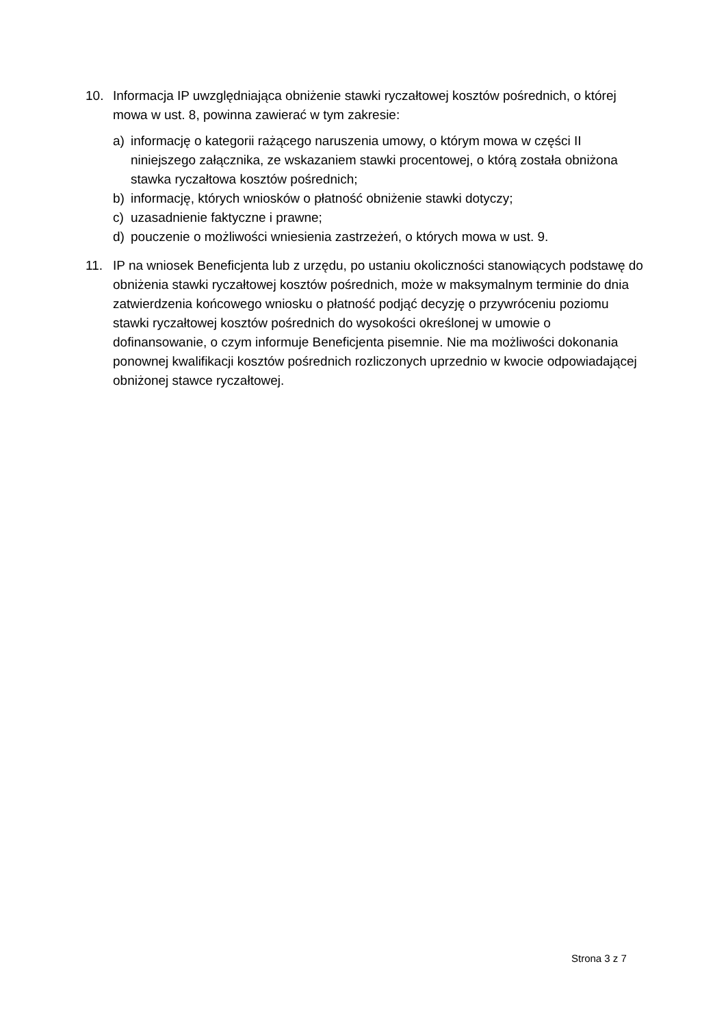10. Informacja IP uwzględniająca obniżenie stawki ryczałtowej kosztów pośrednich, o której mowa w ust. 8, powinna zawierać w tym zakresie:
a) informację o kategorii rażącego naruszenia umowy, o którym mowa w części II niniejszego załącznika, ze wskazaniem stawki procentowej, o którą została obniżona stawka ryczałtowa kosztów pośrednich;
b) informację, których wniosków o płatność obniżenie stawki dotyczy;
c) uzasadnienie faktyczne i prawne;
d) pouczenie o możliwości wniesienia zastrzeżeń, o których mowa w ust. 9.
11. IP na wniosek Beneficjenta lub z urzędu, po ustaniu okoliczności stanowiących podstawę do obniżenia stawki ryczałtowej kosztów pośrednich, może w maksymalnym terminie do dnia zatwierdzenia końcowego wniosku o płatność podjąć decyzję o przywróceniu poziomu stawki ryczałtowej kosztów pośrednich do wysokości określonej w umowie o dofinansowanie, o czym informuje Beneficjenta pisemnie. Nie ma możliwości dokonania ponownej kwalifikacji kosztów pośrednich rozliczonych uprzednio w kwocie odpowiadającej obniżonej stawce ryczałtowej.
Strona 3 z 7